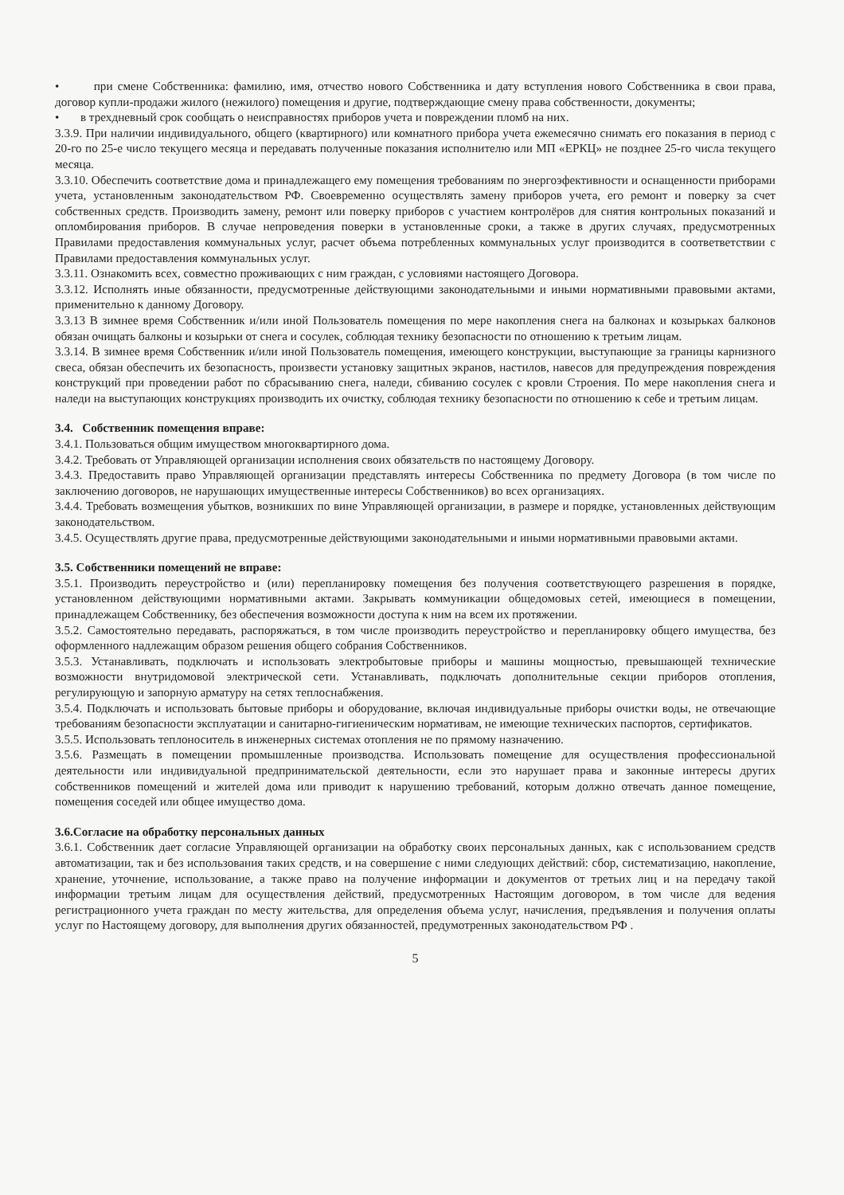• при смене Собственника: фамилию, имя, отчество нового Собственника и дату вступления нового Собственника в свои права, договор купли-продажи жилого (нежилого) помещения и другие, подтверждающие смену права собственности, документы;
• в трехдневный срок сообщать о неисправностях приборов учета и повреждении пломб на них.
3.3.9. При наличии индивидуального, общего (квартирного) или комнатного прибора учета ежемесячно снимать его показания в период с 20-го по 25-е число текущего месяца и передавать полученные показания исполнителю или МП «ЕРКЦ» не позднее 25-го числа текущего месяца.
3.3.10. Обеспечить соответствие дома и принадлежащего ему помещения требованиям по энергоэфективности и оснащенности приборами учета, установленным законодательством РФ. Своевременно осуществлять замену приборов учета, его ремонт и поверку за счет собственных средств. Производить замену, ремонт или поверку приборов с участием контролёров для снятия контрольных показаний и опломбирования приборов. В случае непроведения поверки в установленные сроки, а также в других случаях, предусмотренных Правилами предоставления коммунальных услуг, расчет объема потребленных коммунальных услуг производится в соответветствии с Правилами предоставления коммунальных услуг.
3.3.11. Ознакомить всех, совместно проживающих с ним граждан, с условиями настоящего Договора.
3.3.12. Исполнять иные обязанности, предусмотренные действующими законодательными и иными нормативными правовыми актами, применительно к данному Договору.
3.3.13 В зимнее время Собственник и/или иной Пользователь помещения по мере накопления снега на балконах и козырьках балконов обязан очищать балконы и козырьки от снега и сосулек, соблюдая технику безопасности по отношению к третьим лицам.
3.3.14. В зимнее время Собственник и/или иной Пользователь помещения, имеющего конструкции, выступающие за границы карнизного свеса, обязан обеспечить их безопасность, произвести установку защитных экранов, настилов, навесов для предупреждения повреждения конструкций при проведении работ по сбрасыванию снега, наледи, сбиванию сосулек с кровли Строения. По мере накопления снега и наледи на выступающих конструкциях производить их очистку, соблюдая технику безопасности по отношению к себе и третьим лицам.
3.4. Собственник помещения вправе:
3.4.1. Пользоваться общим имуществом многоквартирного дома.
3.4.2. Требовать от Управляющей организации исполнения своих обязательств по настоящему Договору.
3.4.3. Предоставить право Управляющей организации представлять интересы Собственника по предмету Договора (в том числе по заключению договоров, не нарушающих имущественные интересы Собственников) во всех организациях.
3.4.4. Требовать возмещения убытков, возникших по вине Управляющей организации, в размере и порядке, установленных действующим законодательством.
3.4.5. Осуществлять другие права, предусмотренные действующими законодательными и иными нормативными правовыми актами.
3.5. Собственники помещений не вправе:
3.5.1. Производить переустройство и (или) перепланировку помещения без получения соответствующего разрешения в порядке, установленном действующими нормативными актами. Закрывать коммуникации общедомовых сетей, имеющиеся в помещении, принадлежащем Собственнику, без обеспечения возможности доступа к ним на всем их протяжении.
3.5.2. Самостоятельно передавать, распоряжаться, в том числе производить переустройство и перепланировку общего имущества, без оформленного надлежащим образом решения общего собрания Собственников.
3.5.3. Устанавливать, подключать и использовать электробытовые приборы и машины мощностью, превышающей технические возможности внутридомовой электрической сети. Устанавливать, подключать дополнительные секции приборов отопления, регулирующую и запорную арматуру на сетях теплоснабжения.
3.5.4. Подключать и использовать бытовые приборы и оборудование, включая индивидуальные приборы очистки воды, не отвечающие требованиям безопасности эксплуатации и санитарно-гигиеническим нормативам, не имеющие технических паспортов, сертификатов.
3.5.5. Использовать теплоноситель в инженерных системах отопления не по прямому назначению.
3.5.6. Размещать в помещении промышленные производства. Использовать помещение для осуществления профессиональной деятельности или индивидуальной предпринимательской деятельности, если это нарушает права и законные интересы других собственников помещений и жителей дома или приводит к нарушению требований, которым должно отвечать данное помещение, помещения соседей или общее имущество дома.
3.6.Согласие на обработку персональных данных
3.6.1. Собственник дает согласие Управляющей организации на обработку своих персональных данных, как с использованием средств автоматизации, так и без использования таких средств, и на совершение с ними следующих действий: сбор, систематизацию, накопление, хранение, уточнение, использование, а также право на получение информации и документов от третьих лиц и на передачу такой информации третьим лицам для осуществления действий, предусмотренных Настоящим договором, в том числе для ведения регистрационного учета граждан по месту жительства, для определения объема услуг, начисления, предъявления и получения оплаты услуг по Настоящему договору, для выполнения других обязанностей, предумотренных законодательством РФ .
5